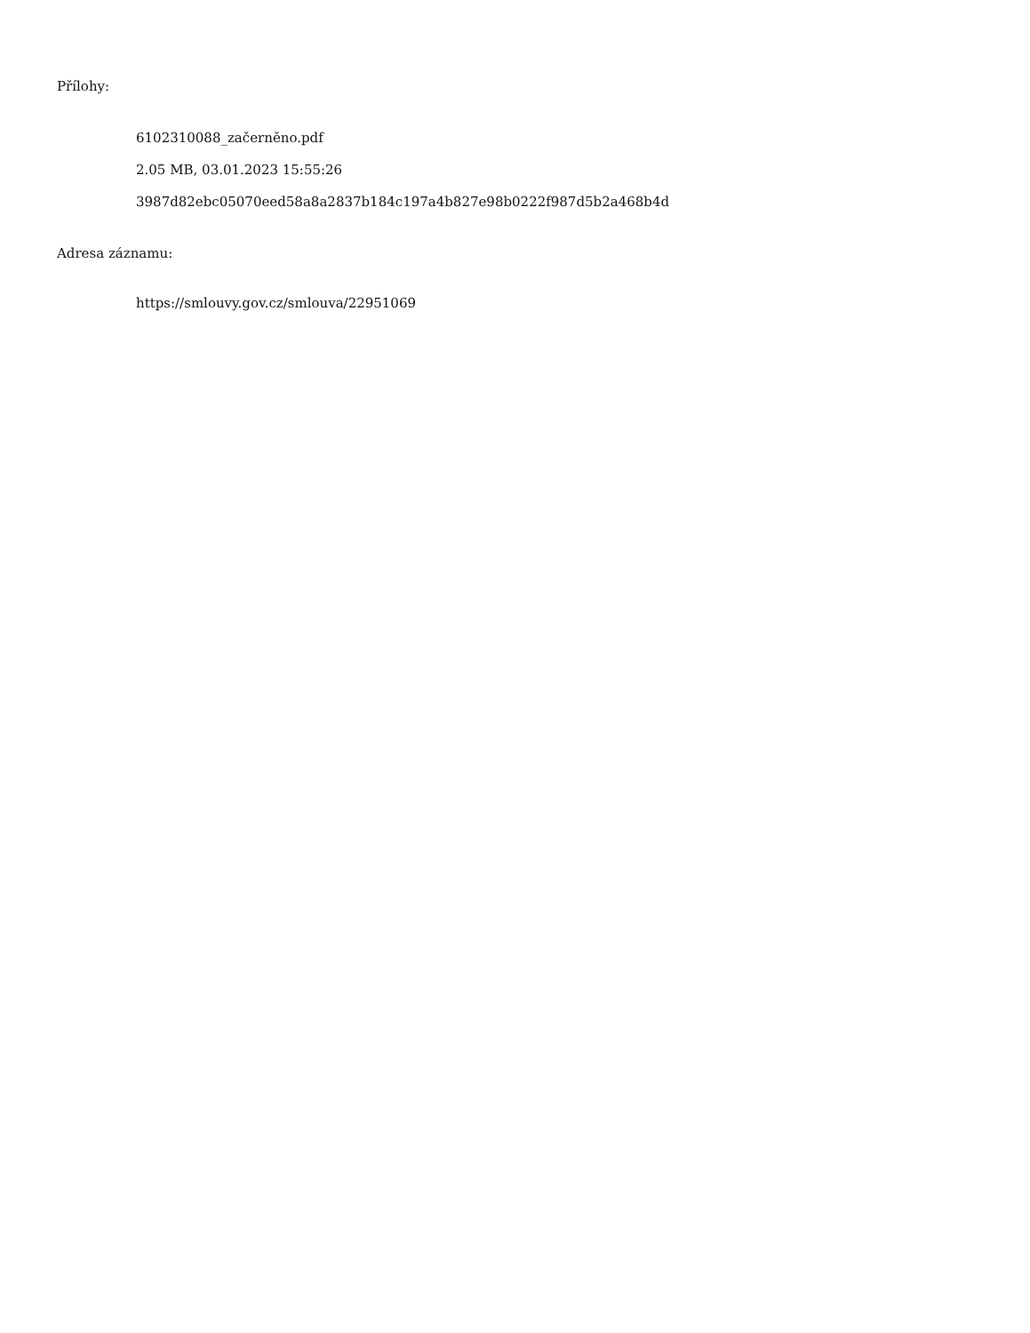Přílohy:
6102310088_začerněno.pdf
2.05 MB, 03.01.2023 15:55:26
3987d82ebc05070eed58a8a2837b184c197a4b827e98b0222f987d5b2a468b4d
Adresa záznamu:
https://smlouvy.gov.cz/smlouva/22951069